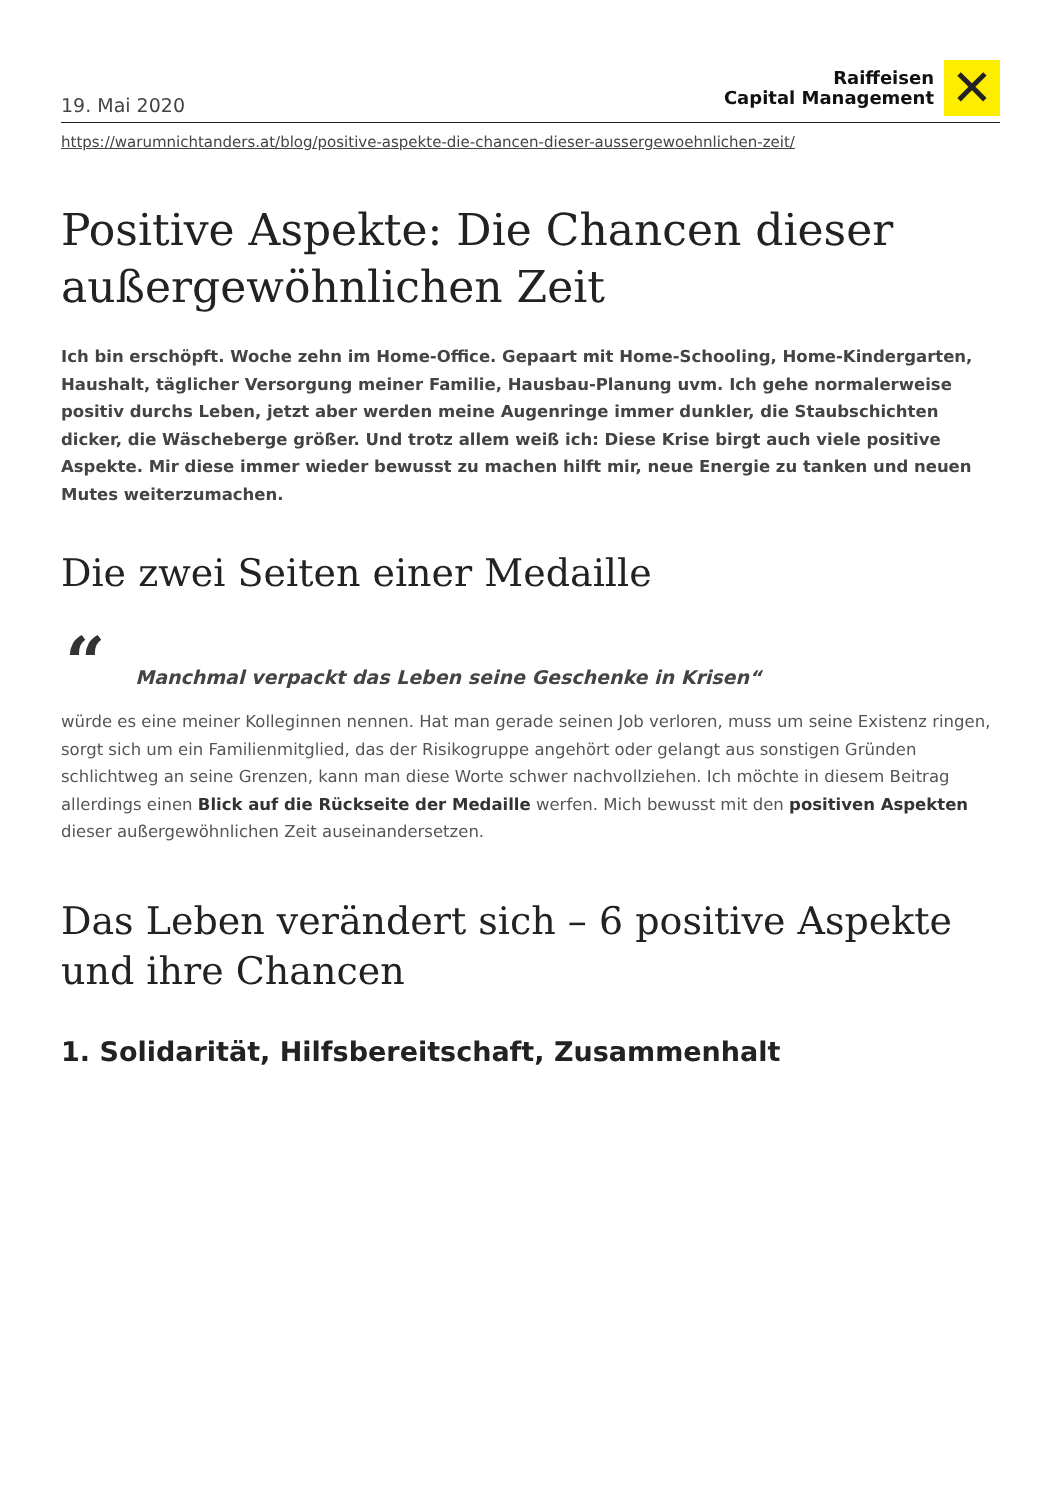19. Mai 2020
Raiffeisen
Capital Management
✕
https://warumnichtanders.at/blog/positive-aspekte-die-chancen-dieser-aussergewoehnlichen-zeit/
Positive Aspekte: Die Chancen dieser außergewöhnlichen Zeit
Ich bin erschöpft. Woche zehn im Home-Office. Gepaart mit Home-Schooling, Home-Kindergarten, Haushalt, täglicher Versorgung meiner Familie, Hausbau-Planung uvm. Ich gehe normalerweise positiv durchs Leben, jetzt aber werden meine Augenringe immer dunkler, die Staubschichten dicker, die Wäscheberge größer. Und trotz allem weiß ich: Diese Krise birgt auch viele positive Aspekte. Mir diese immer wieder bewusst zu machen hilft mir, neue Energie zu tanken und neuen Mutes weiterzumachen.
Die zwei Seiten einer Medaille
“Manchmal verpackt das Leben seine Geschenke in Krisen“
würde es eine meiner Kolleginnen nennen. Hat man gerade seinen Job verloren, muss um seine Existenz ringen, sorgt sich um ein Familienmitglied, das der Risikogruppe angehört oder gelangt aus sonstigen Gründen schlichtweg an seine Grenzen, kann man diese Worte schwer nachvollziehen. Ich möchte in diesem Beitrag allerdings einen Blick auf die Rückseite der Medaille werfen. Mich bewusst mit den positiven Aspekten dieser außergewöhnlichen Zeit auseinandersetzen.
Das Leben verändert sich – 6 positive Aspekte und ihre Chancen
1. Solidarität, Hilfsbereitschaft, Zusammenhalt